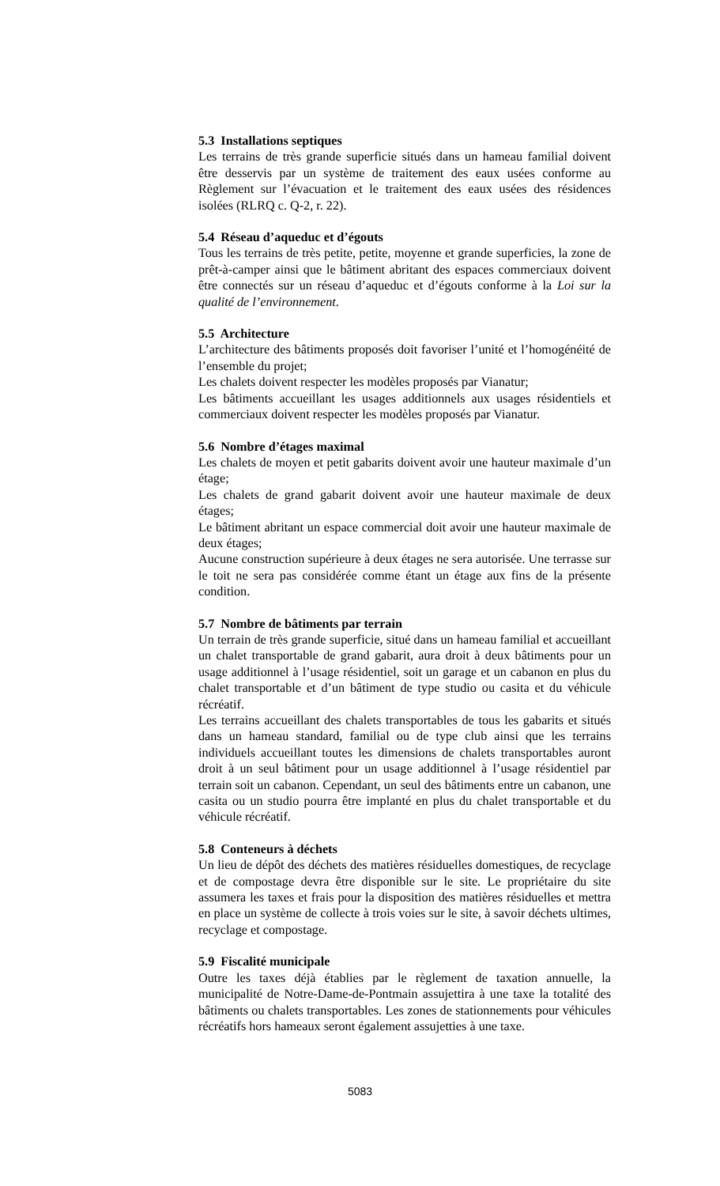5.3 Installations septiques
Les terrains de très grande superficie situés dans un hameau familial doivent être desservis par un système de traitement des eaux usées conforme au Règlement sur l’évacuation et le traitement des eaux usées des résidences isolées (RLRQ c. Q-2, r. 22).
5.4 Réseau d’aqueduc et d’égouts
Tous les terrains de très petite, petite, moyenne et grande superficies, la zone de prêt-à-camper ainsi que le bâtiment abritant des espaces commerciaux doivent être connectés sur un réseau d’aqueduc et d’égouts conforme à la Loi sur la qualité de l’environnement.
5.5 Architecture
L’architecture des bâtiments proposés doit favoriser l’unité et l’homogénéité de l’ensemble du projet;
Les chalets doivent respecter les modèles proposés par Vianatur;
Les bâtiments accueillant les usages additionnels aux usages résidentiels et commerciaux doivent respecter les modèles proposés par Vianatur.
5.6 Nombre d’étages maximal
Les chalets de moyen et petit gabarits doivent avoir une hauteur maximale d’un étage;
Les chalets de grand gabarit doivent avoir une hauteur maximale de deux étages;
Le bâtiment abritant un espace commercial doit avoir une hauteur maximale de deux étages;
Aucune construction supérieure à deux étages ne sera autorisée. Une terrasse sur le toit ne sera pas considérée comme étant un étage aux fins de la présente condition.
5.7 Nombre de bâtiments par terrain
Un terrain de très grande superficie, situé dans un hameau familial et accueillant un chalet transportable de grand gabarit, aura droit à deux bâtiments pour un usage additionnel à l’usage résidentiel, soit un garage et un cabanon en plus du chalet transportable et d’un bâtiment de type studio ou casita et du véhicule récréatif.
Les terrains accueillant des chalets transportables de tous les gabarits et situés dans un hameau standard, familial ou de type club ainsi que les terrains individuels accueillant toutes les dimensions de chalets transportables auront droit à un seul bâtiment pour un usage additionnel à l’usage résidentiel par terrain soit un cabanon. Cependant, un seul des bâtiments entre un cabanon, une casita ou un studio pourra être implanté en plus du chalet transportable et du véhicule récréatif.
5.8 Conteneurs à déchets
Un lieu de dépôt des déchets des matières résiduelles domestiques, de recyclage et de compostage devra être disponible sur le site. Le propriétaire du site assumera les taxes et frais pour la disposition des matières résiduelles et mettra en place un système de collecte à trois voies sur le site, à savoir déchets ultimes, recyclage et compostage.
5.9 Fiscalité municipale
Outre les taxes déjà établies par le règlement de taxation annuelle, la municipalité de Notre-Dame-de-Pontmain assujettira à une taxe la totalité des bâtiments ou chalets transportables. Les zones de stationnements pour véhicules récréatifs hors hameaux seront également assujetties à une taxe.
5083